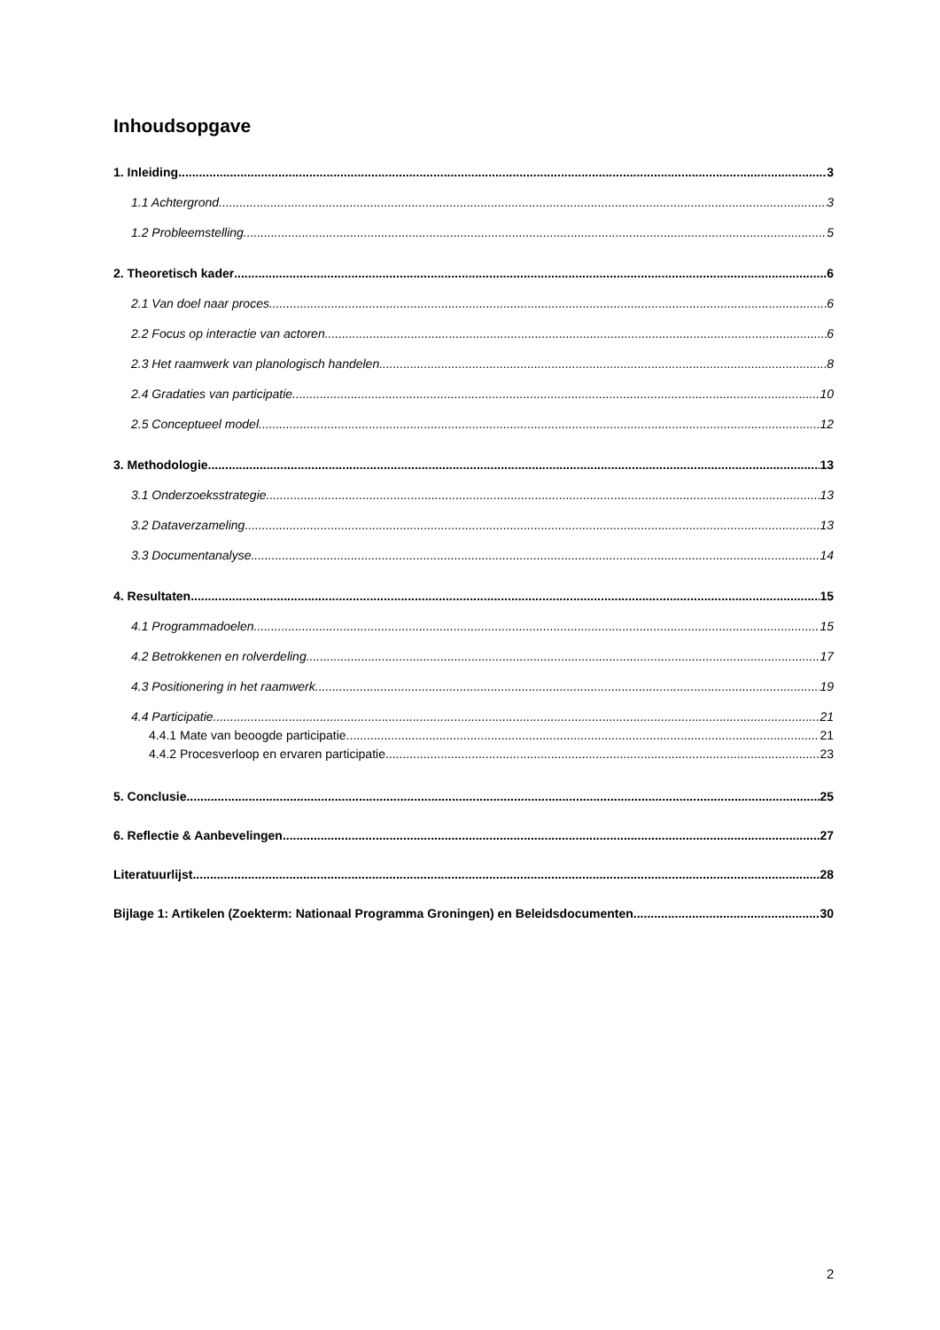Inhoudsopgave
1. Inleiding 3
1.1 Achtergrond 3
1.2 Probleemstelling 5
2. Theoretisch kader 6
2.1 Van doel naar proces 6
2.2 Focus op interactie van actoren 6
2.3 Het raamwerk van planologisch handelen 8
2.4 Gradaties van participatie 10
2.5 Conceptueel model 12
3. Methodologie 13
3.1 Onderzoeksstrategie 13
3.2 Dataverzameling 13
3.3 Documentanalyse 14
4. Resultaten 15
4.1 Programmadoelen 15
4.2 Betrokkenen en rolverdeling 17
4.3 Positionering in het raamwerk 19
4.4 Participatie 21
4.4.1 Mate van beoogde participatie 21
4.4.2 Procesverloop en ervaren participatie 23
5. Conclusie 25
6. Reflectie & Aanbevelingen 27
Literatuurlijst 28
Bijlage 1: Artikelen (Zoekterm: Nationaal Programma Groningen) en Beleidsdocumenten 30
2